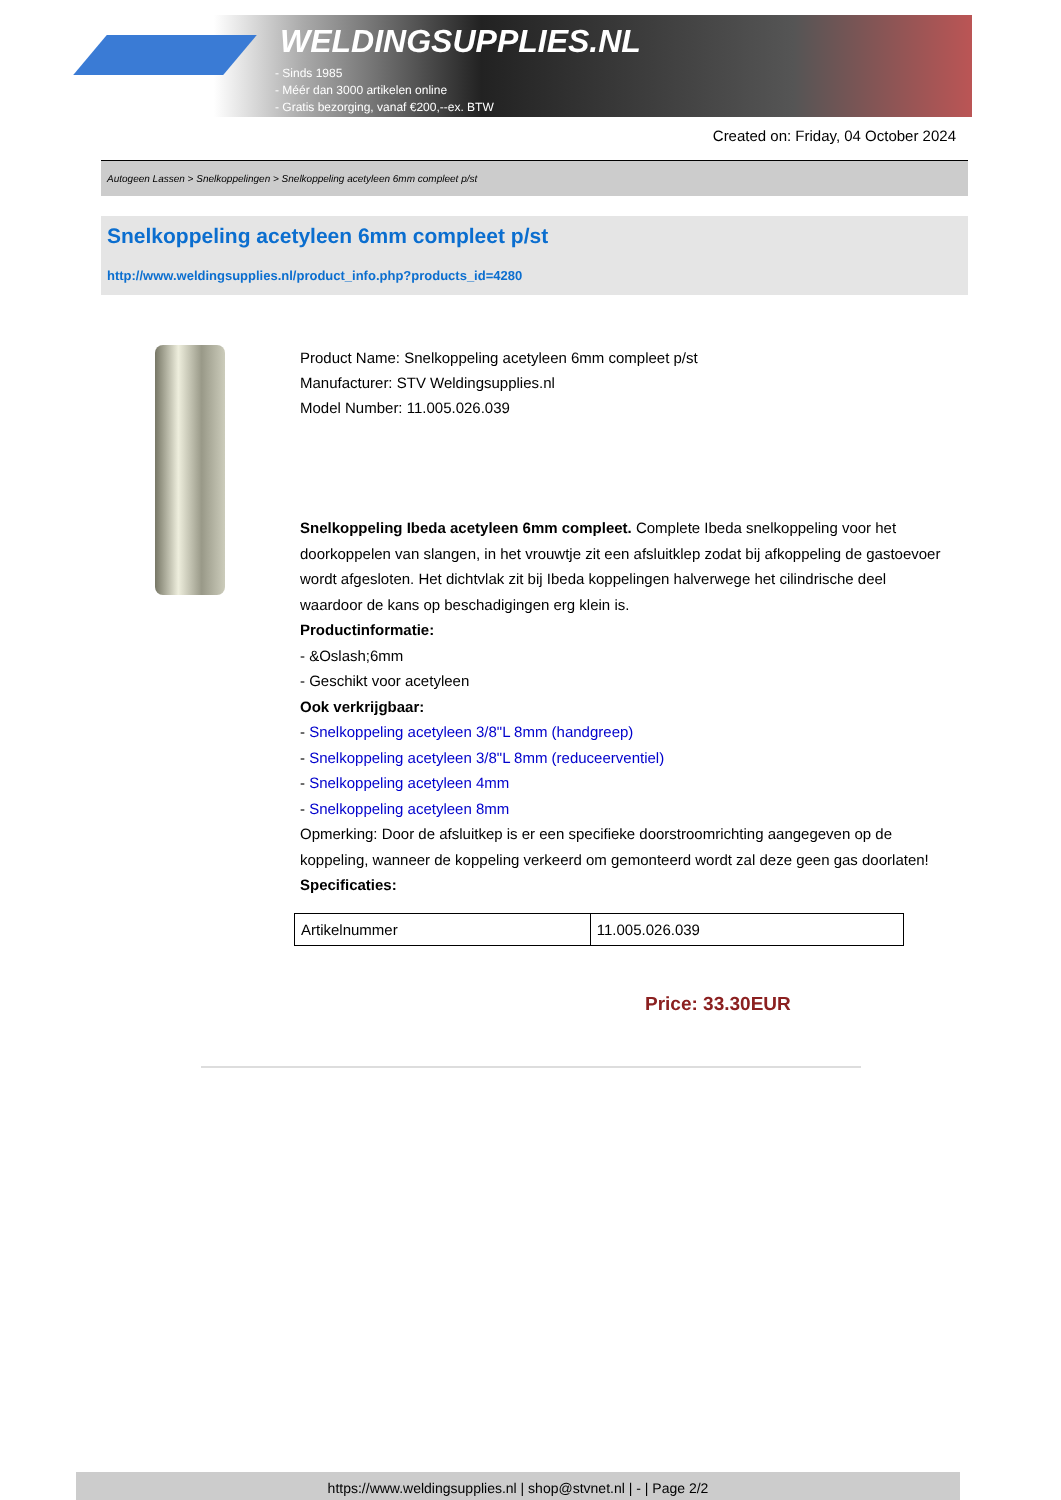WELDINGSUPPLIES.NL
- Sinds 1985
- Méér dan 3000 artikelen online
- Gratis bezorging, vanaf €200,--ex. BTW
Created on: Friday, 04 October 2024
Autogeen Lassen > Snelkoppelingen > Snelkoppeling acetyleen 6mm compleet p/st
Snelkoppeling acetyleen 6mm compleet p/st
http://www.weldingsupplies.nl/product_info.php?products_id=4280
Product Name: Snelkoppeling acetyleen 6mm compleet p/st
Manufacturer: STV Weldingsupplies.nl
Model Number: 11.005.026.039
Snelkoppeling Ibeda acetyleen 6mm compleet. Complete Ibeda snelkoppeling voor het doorkoppelen van slangen, in het vrouwtje zit een afsluitklep zodat bij afkoppeling de gastoevoer wordt afgesloten. Het dichtvlak zit bij Ibeda koppelingen halverwege het cilindrische deel waardoor de kans op beschadigingen erg klein is.
Productinformatie:
- &Oslash;6mm
- Geschikt voor acetyleen
Ook verkrijgbaar:
- Snelkoppeling acetyleen 3/8"L 8mm (handgreep)
- Snelkoppeling acetyleen 3/8"L 8mm (reduceerventiel)
- Snelkoppeling acetyleen 4mm
- Snelkoppeling acetyleen 8mm
Opmerking: Door de afsluitkep is er een specifieke doorstroomrichting aangegeven op de koppeling, wanneer de koppeling verkeerd om gemonteerd wordt zal deze geen gas doorlaten! Specificaties:
| Artikelnummer | 11.005.026.039 |
Price: 33.30EUR
https://www.weldingsupplies.nl | shop@stvnet.nl | - | Page 2/2